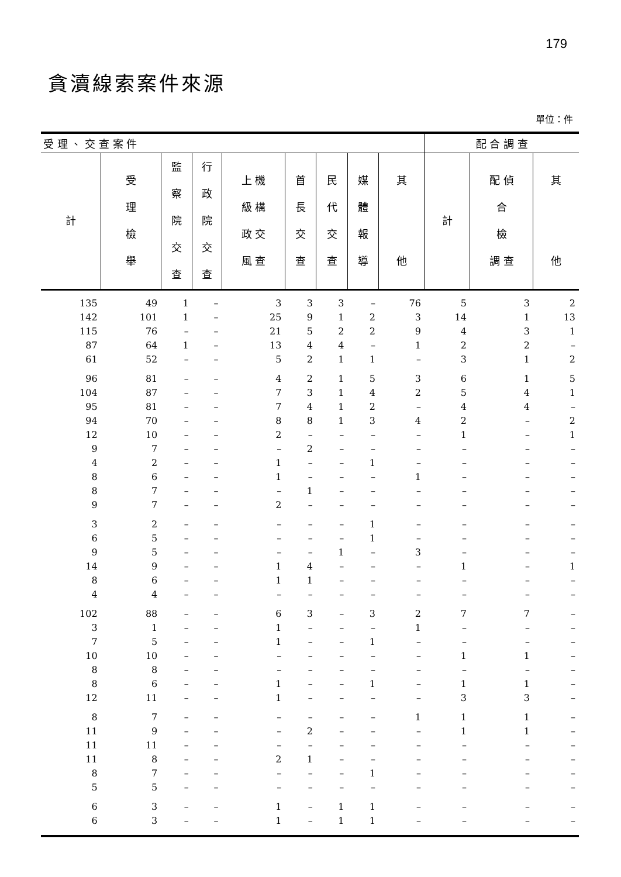179
貪瀆線索案件來源
單位：件
| 受 理 、 交 查 案 件 | | | | | | | | | 配 合 調 查 | | |
| --- | --- | --- | --- | --- | --- | --- | --- | --- | --- | --- | --- |
| 計 | 受 理 檢 舉 | 監 察 院 交 查 | 行 政 院 交 查 | 上 機 級 構 政 交 風 查 | 首 長 交 查 | 民 代 交 查 | 媒 體 報 導 | 其 他 | 計 | 配 偵 合 檢 調 查 | 其 他 |
| 135 | 49 | 1 | – | 3 | 3 | 3 | – | 76 | 5 | 3 | 2 |
| 142 | 101 | 1 | – | 25 | 9 | 1 | 2 | 3 | 14 | 1 | 13 |
| 115 | 76 | – | – | 21 | 5 | 2 | 2 | 9 | 4 | 3 | 1 |
| 87 | 64 | 1 | – | 13 | 4 | 4 | – | 1 | 2 | 2 | – |
| 61 | 52 | – | – | 5 | 2 | 1 | 1 | – | 3 | 1 | 2 |
| 96 | 81 | – | – | 4 | 2 | 1 | 5 | 3 | 6 | 1 | 5 |
| 104 | 87 | – | – | 7 | 3 | 1 | 4 | 2 | 5 | 4 | 1 |
| 95 | 81 | – | – | 7 | 4 | 1 | 2 | – | 4 | 4 | – |
| 94 | 70 | – | – | 8 | 8 | 1 | 3 | 4 | 2 | – | 2 |
| 12 | 10 | – | – | 2 | – | – | – | – | 1 | – | 1 |
| 9 | 7 | – | – | – | 2 | – | – | – | – | – | – |
| 4 | 2 | – | – | 1 | – | – | 1 | – | – | – | – |
| 8 | 6 | – | – | 1 | – | – | – | 1 | – | – | – |
| 8 | 7 | – | – | – | 1 | – | – | – | – | – | – |
| 9 | 7 | – | – | 2 | – | – | – | – | – | – | – |
| 3 | 2 | – | – | – | – | – | 1 | – | – | – | – |
| 6 | 5 | – | – | – | – | – | 1 | – | – | – | – |
| 9 | 5 | – | – | – | – | 1 | – | 3 | – | – | – |
| 14 | 9 | – | – | 1 | 4 | – | – | – | 1 | – | 1 |
| 8 | 6 | – | – | 1 | 1 | – | – | – | – | – | – |
| 4 | 4 | – | – | – | – | – | – | – | – | – | – |
| 102 | 88 | – | – | 6 | 3 | – | 3 | 2 | 7 | 7 | – |
| 3 | 1 | – | – | 1 | – | – | – | 1 | – | – | – |
| 7 | 5 | – | – | 1 | – | – | 1 | – | – | – | – |
| 10 | 10 | – | – | – | – | – | – | – | 1 | 1 | – |
| 8 | 8 | – | – | – | – | – | – | – | – | – | – |
| 8 | 6 | – | – | 1 | – | – | 1 | – | 1 | 1 | – |
| 12 | 11 | – | – | 1 | – | – | – | – | 3 | 3 | – |
| 8 | 7 | – | – | – | – | – | – | 1 | 1 | 1 | – |
| 11 | 9 | – | – | – | 2 | – | – | – | 1 | 1 | – |
| 11 | 11 | – | – | – | – | – | – | – | – | – | – |
| 11 | 8 | – | – | 2 | 1 | – | – | – | – | – | – |
| 8 | 7 | – | – | – | – | – | 1 | – | – | – | – |
| 5 | 5 | – | – | – | – | – | – | – | – | – | – |
| 6 | 3 | – | – | 1 | – | 1 | 1 | – | – | – | – |
| 6 | 3 | – | – | 1 | – | 1 | 1 | – | – | – | – |